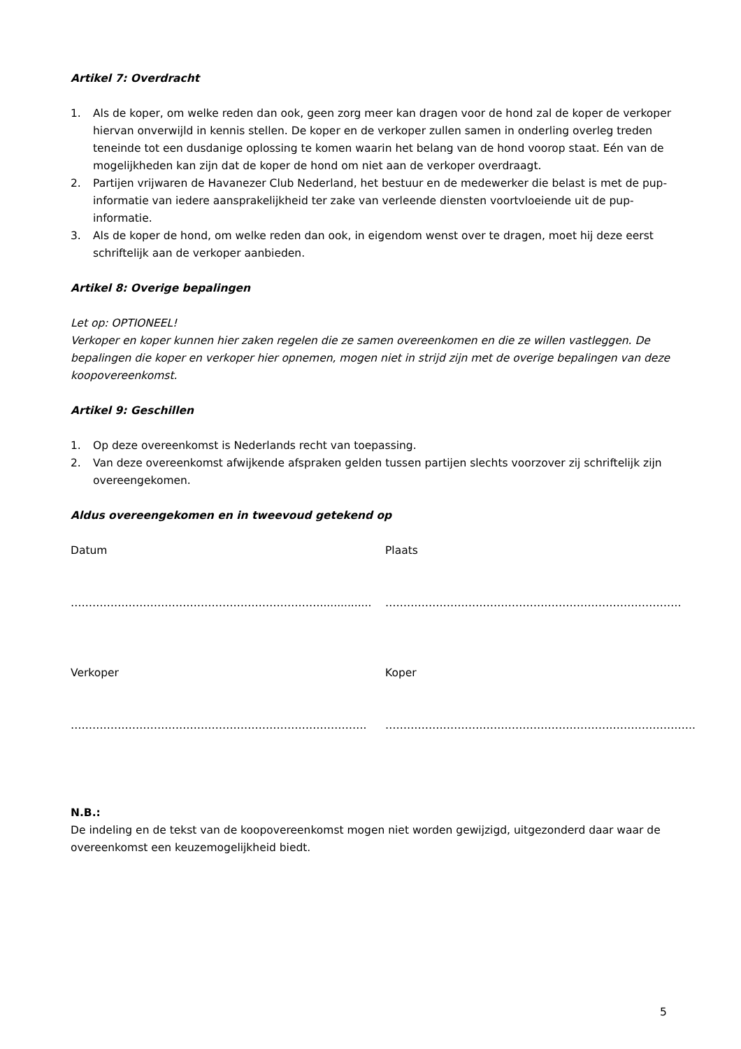Artikel 7: Overdracht
1. Als de koper, om welke reden dan ook, geen zorg meer kan dragen voor de hond zal de koper de verkoper hiervan onverwijld in kennis stellen. De koper en de verkoper zullen samen in onderling overleg treden teneinde tot een dusdanige oplossing te komen waarin het belang van de hond voorop staat. Eén van de mogelijkheden kan zijn dat de koper de hond om niet aan de verkoper overdraagt.
2. Partijen vrijwaren de Havanezer Club Nederland, het bestuur en de medewerker die belast is met de pup-informatie van iedere aansprakelijkheid ter zake van verleende diensten voortvloeiende uit de pup-informatie.
3. Als de koper de hond, om welke reden dan ook, in eigendom wenst over te dragen, moet hij deze eerst schriftelijk aan de verkoper aanbieden.
Artikel 8: Overige bepalingen
Let op: OPTIONEEL!
Verkoper en koper kunnen hier zaken regelen die ze samen overeenkomen en die ze willen vastleggen. De bepalingen die koper en verkoper hier opnemen, mogen niet in strijd zijn met de overige bepalingen van deze koopovereenkomst.
Artikel 9: Geschillen
1. Op deze overeenkomst is Nederlands recht van toepassing.
2. Van deze overeenkomst afwijkende afspraken gelden tussen partijen slechts voorzover zij schriftelijk zijn overeengekomen.
Aldus overeengekomen en in tweevoud getekend op
Datum Plaats
……………………………………………………………............... ……………………………………………………………………….
Verkoper Koper
………………………………………………………………………. …………………………………………………………………………..
N.B.:
De indeling en de tekst van de koopovereenkomst mogen niet worden gewijzigd, uitgezonderd daar waar de overeenkomst een keuzemogelijkheid biedt.
5